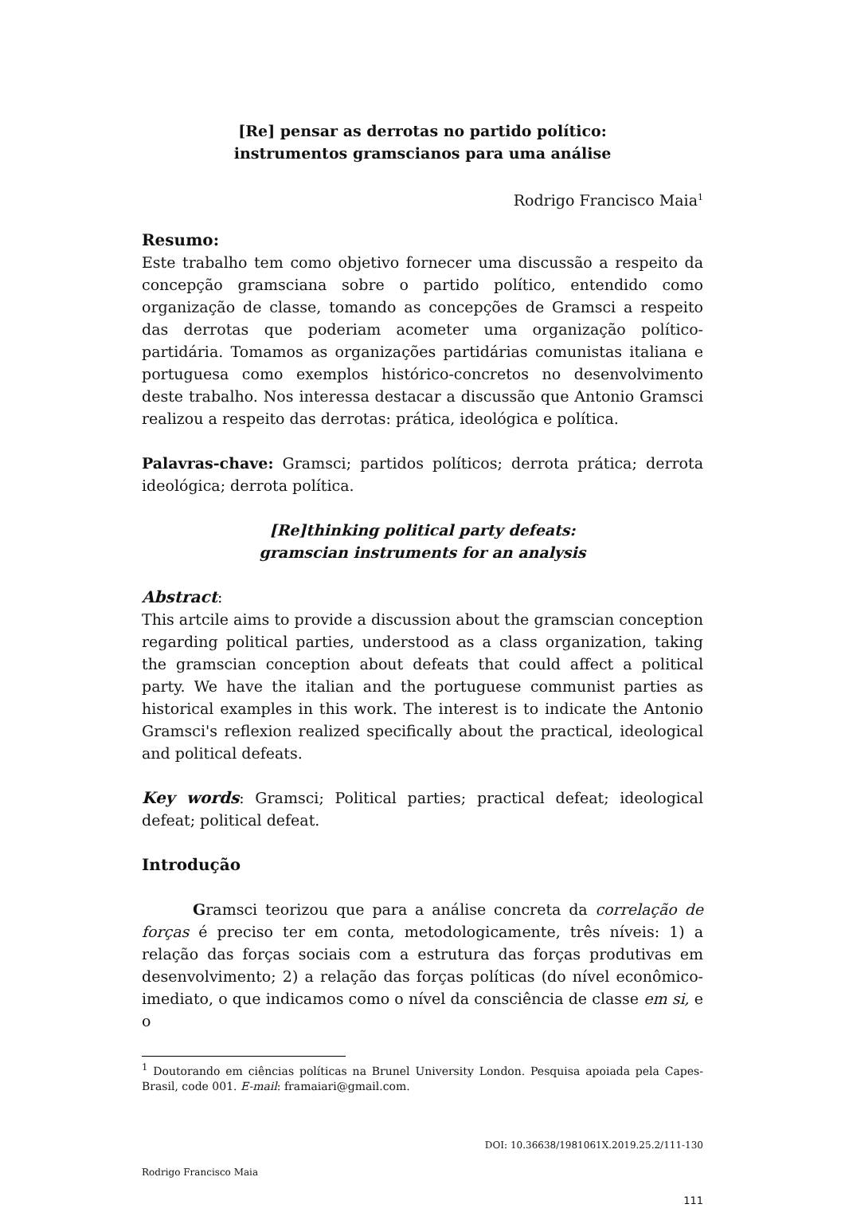[Re] pensar as derrotas no partido político:
instrumentos gramscianos para uma análise
Rodrigo Francisco Maia<sup>1</sup>
Resumo:
Este trabalho tem como objetivo fornecer uma discussão a respeito da concepção gramsciana sobre o partido político, entendido como organização de classe, tomando as concepções de Gramsci a respeito das derrotas que poderiam acometer uma organização político-partidária. Tomamos as organizações partidárias comunistas italiana e portuguesa como exemplos histórico-concretos no desenvolvimento deste trabalho. Nos interessa destacar a discussão que Antonio Gramsci realizou a respeito das derrotas: prática, ideológica e política.
Palavras-chave: Gramsci; partidos políticos; derrota prática; derrota ideológica; derrota política.
[Re]thinking political party defeats:
gramscian instruments for an analysis
Abstract:
This artcile aims to provide a discussion about the gramscian conception regarding political parties, understood as a class organization, taking the gramscian conception about defeats that could affect a political party. We have the italian and the portuguese communist parties as historical examples in this work. The interest is to indicate the Antonio Gramsci's reflexion realized specifically about the practical, ideological and political defeats.
Key words: Gramsci; Political parties; practical defeat; ideological defeat; political defeat.
Introdução
Gramsci teorizou que para a análise concreta da correlação de forças é preciso ter em conta, metodologicamente, três níveis: 1) a relação das forças sociais com a estrutura das forças produtivas em desenvolvimento; 2) a relação das forças políticas (do nível econômico-imediato, o que indicamos como o nível da consciência de classe em si, e o
<sup>1</sup> Doutorando em ciências políticas na Brunel University London. Pesquisa apoiada pela Capes-Brasil, code 001. E-mail: framaiari@gmail.com.
DOI: 10.36638/1981061X.2019.25.2/111-130
Rodrigo Francisco Maia
111